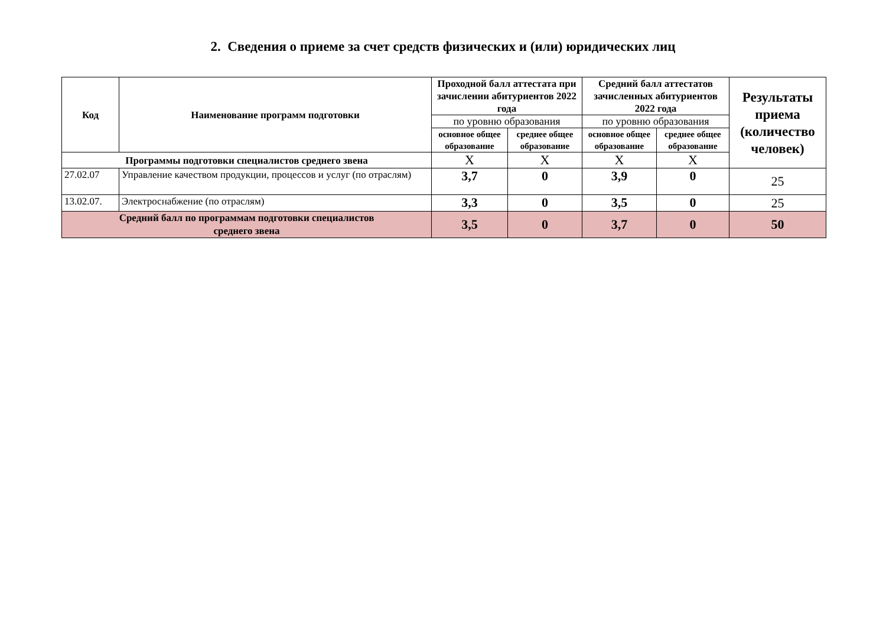2. Сведения о приеме за счет средств физических и (или) юридических лиц
| Код | Наименование программ подготовки | Проходной балл аттестата при зачислении абитуриентов 2022 года | | Средний балл аттестатов зачисленных абитуриентов 2022 года | | Результаты приема (количество человек) |
| --- | --- | --- | --- | --- | --- | --- |
| | | по уровню образования | | по уровню образования | | |
| | | основное общее образование | среднее общее образование | основное общее образование | среднее общее образование | |
| Программы подготовки специалистов среднего звена | | X | X | X | X | |
| 27.02.07 | Управление качеством продукции, процессов и услуг (по отраслям) | 3,7 | 0 | 3,9 | 0 | 25 |
| 13.02.07. | Электроснабжение (по отраслям) | 3,3 | 0 | 3,5 | 0 | 25 |
| Средний балл по программам подготовки специалистов среднего звена | | 3,5 | 0 | 3,7 | 0 | 50 |